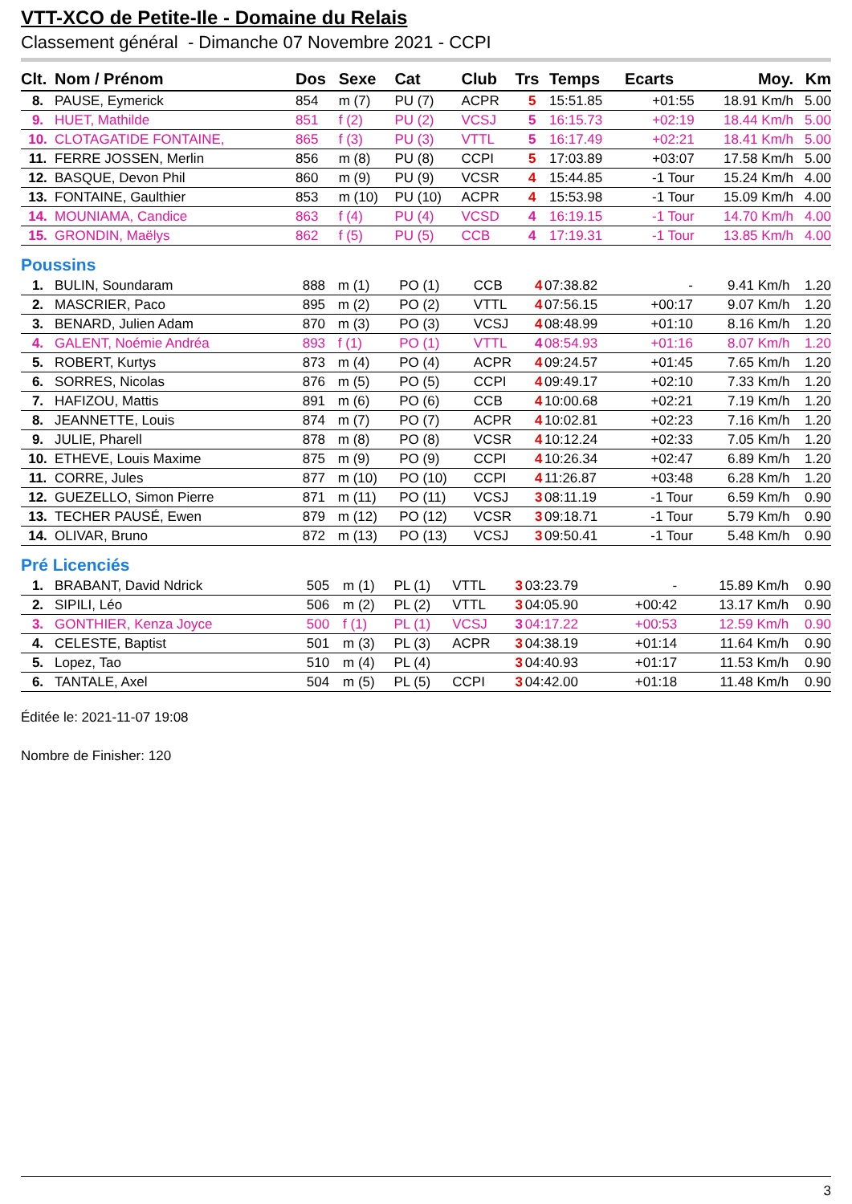VTT-XCO de Petite-Ile - Domaine du Relais
Classement général - Dimanche 07 Novembre 2021 - CCPI
| Clt. | Nom / Prénom | Dos | Sexe | Cat | Club | Trs | Temps | Ecarts | Moy. | Km |
| --- | --- | --- | --- | --- | --- | --- | --- | --- | --- | --- |
| 8. | PAUSE, Eymerick | 854 | m (7) | PU (7) | ACPR | 5 | 15:51.85 | +01:55 | 18.91 Km/h | 5.00 |
| 9. | HUET, Mathilde | 851 | f (2) | PU (2) | VCSJ | 5 | 16:15.73 | +02:19 | 18.44 Km/h | 5.00 |
| 10. | CLOTAGATIDE FONTAINE, | 865 | f (3) | PU (3) | VTTL | 5 | 16:17.49 | +02:21 | 18.41 Km/h | 5.00 |
| 11. | FERRE JOSSEN, Merlin | 856 | m (8) | PU (8) | CCPI | 5 | 17:03.89 | +03:07 | 17.58 Km/h | 5.00 |
| 12. | BASQUE, Devon Phil | 860 | m (9) | PU (9) | VCSR | 4 | 15:44.85 | -1 Tour | 15.24 Km/h | 4.00 |
| 13. | FONTAINE, Gaulthier | 853 | m (10) | PU (10) | ACPR | 4 | 15:53.98 | -1 Tour | 15.09 Km/h | 4.00 |
| 14. | MOUNIAMA, Candice | 863 | f (4) | PU (4) | VCSD | 4 | 16:19.15 | -1 Tour | 14.70 Km/h | 4.00 |
| 15. | GRONDIN, Maëlys | 862 | f (5) | PU (5) | CCB | 4 | 17:19.31 | -1 Tour | 13.85 Km/h | 4.00 |
Poussins
| 1. | BULIN, Soundaram | 888 | m (1) | PO (1) | CCB | 4 | 07:38.82 | - | 9.41 Km/h | 1.20 |
| 2. | MASCRIER, Paco | 895 | m (2) | PO (2) | VTTL | 4 | 07:56.15 | +00:17 | 9.07 Km/h | 1.20 |
| 3. | BENARD, Julien Adam | 870 | m (3) | PO (3) | VCSJ | 4 | 08:48.99 | +01:10 | 8.16 Km/h | 1.20 |
| 4. | GALENT, Noémie Andréa | 893 | f (1) | PO (1) | VTTL | 4 | 08:54.93 | +01:16 | 8.07 Km/h | 1.20 |
| 5. | ROBERT, Kurtys | 873 | m (4) | PO (4) | ACPR | 4 | 09:24.57 | +01:45 | 7.65 Km/h | 1.20 |
| 6. | SORRES, Nicolas | 876 | m (5) | PO (5) | CCPI | 4 | 09:49.17 | +02:10 | 7.33 Km/h | 1.20 |
| 7. | HAFIZOU, Mattis | 891 | m (6) | PO (6) | CCB | 4 | 10:00.68 | +02:21 | 7.19 Km/h | 1.20 |
| 8. | JEANNETTE, Louis | 874 | m (7) | PO (7) | ACPR | 4 | 10:02.81 | +02:23 | 7.16 Km/h | 1.20 |
| 9. | JULIE, Pharell | 878 | m (8) | PO (8) | VCSR | 4 | 10:12.24 | +02:33 | 7.05 Km/h | 1.20 |
| 10. | ETHEVE, Louis Maxime | 875 | m (9) | PO (9) | CCPI | 4 | 10:26.34 | +02:47 | 6.89 Km/h | 1.20 |
| 11. | CORRE, Jules | 877 | m (10) | PO (10) | CCPI | 4 | 11:26.87 | +03:48 | 6.28 Km/h | 1.20 |
| 12. | GUEZELLO, Simon Pierre | 871 | m (11) | PO (11) | VCSJ | 3 | 08:11.19 | -1 Tour | 6.59 Km/h | 0.90 |
| 13. | TECHER PAUSÉ, Ewen | 879 | m (12) | PO (12) | VCSR | 3 | 09:18.71 | -1 Tour | 5.79 Km/h | 0.90 |
| 14. | OLIVAR, Bruno | 872 | m (13) | PO (13) | VCSJ | 3 | 09:50.41 | -1 Tour | 5.48 Km/h | 0.90 |
Pré Licenciés
| 1. | BRABANT, David Ndrick | 505 | m (1) | PL (1) | VTTL | 3 | 03:23.79 | - | 15.89 Km/h | 0.90 |
| 2. | SIPILI, Léo | 506 | m (2) | PL (2) | VTTL | 3 | 04:05.90 | +00:42 | 13.17 Km/h | 0.90 |
| 3. | GONTHIER, Kenza Joyce | 500 | f (1) | PL (1) | VCSJ | 3 | 04:17.22 | +00:53 | 12.59 Km/h | 0.90 |
| 4. | CELESTE, Baptist | 501 | m (3) | PL (3) | ACPR | 3 | 04:38.19 | +01:14 | 11.64 Km/h | 0.90 |
| 5. | Lopez, Tao | 510 | m (4) | PL (4) | | 3 | 04:40.93 | +01:17 | 11.53 Km/h | 0.90 |
| 6. | TANTALE, Axel | 504 | m (5) | PL (5) | CCPI | 3 | 04:42.00 | +01:18 | 11.48 Km/h | 0.90 |
Éditée le: 2021-11-07 19:08
Nombre de Finisher: 120
3